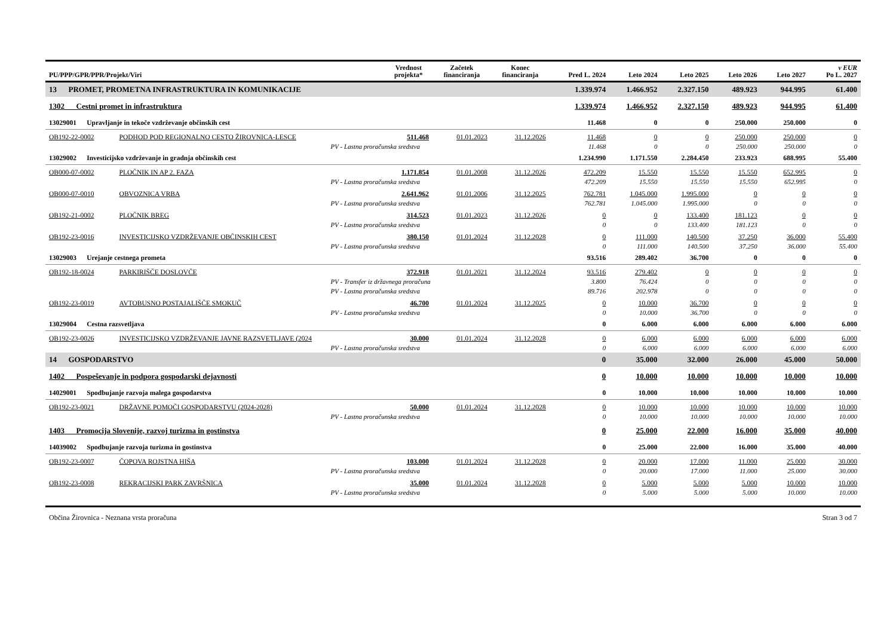| PU/PPP/GPR/PPR/Projekt/Viri | | Vrednost projekta* | Začetek financiranja | Konec financiranja | Pred L. 2024 | Leto 2024 | Leto 2025 | Leto 2026 | Leto 2027 | v EUR Po L. 2027 |
| --- | --- | --- | --- | --- | --- | --- | --- | --- | --- | --- |
| 13 PROMET, PROMETNA INFRASTRUKTURA IN KOMUNIKACIJE | | | | | 1.339.974 | 1.466.952 | 2.327.150 | 489.923 | 944.995 | 61.400 |
| 1302 Cestni promet in infrastruktura | | | | | 1.339.974 | 1.466.952 | 2.327.150 | 489.923 | 944.995 | 61.400 |
| 13029001 Upravljanje in tekoče vzdrževanje občinskih cest | | | | | 11.468 | 0 | 0 | 250.000 | 250.000 | 0 |
| OB192-22-0002 | PODHOD POD REGIONALNO CESTO ŽIROVNICA-LESCE | 511.468 | 01.01.2023 | 31.12.2026 | 11.468 | 0 | 0 | 250.000 | 250.000 | 0 |
| | PV - Lastna proračunska sredstva | | | | 11.468 | 0 | 0 | 250.000 | 250.000 | 0 |
| 13029002 Investicijsko vzdrževanje in gradnja občinskih cest | | | | | 1.234.990 | 1.171.550 | 2.284.450 | 233.923 | 688.995 | 55.400 |
| OB000-07-0002 | PLOČNIK IN AP 2. FAZA | 1.171.854 | 01.01.2008 | 31.12.2026 | 472.209 | 15.550 | 15.550 | 15.550 | 652.995 | 0 |
| | PV - Lastna proračunska sredstva | | | | 472.209 | 15.550 | 15.550 | 15.550 | 652.995 | 0 |
| OB000-07-0010 | OBVOZNICA VRBA | 2.641.962 | 01.01.2006 | 31.12.2025 | 762.781 | 1.045.000 | 1.995.000 | 0 | 0 | 0 |
| | PV - Lastna proračunska sredstva | | | | 762.781 | 1.045.000 | 1.995.000 | 0 | 0 | 0 |
| OB192-21-0002 | PLOČNIK BREG | 314.523 | 01.01.2023 | 31.12.2026 | 0 | 0 | 133.400 | 181.123 | 0 | 0 |
| | PV - Lastna proračunska sredstva | | | | 0 | 0 | 133.400 | 181.123 | 0 | 0 |
| OB192-23-0016 | INVESTICIJSKO VZDRŽEVANJE OBČINSKIH CEST | 380.150 | 01.01.2024 | 31.12.2028 | 0 | 111.000 | 140.500 | 37.250 | 36.000 | 55.400 |
| | PV - Lastna proračunska sredstva | | | | 0 | 111.000 | 140.500 | 37.250 | 36.000 | 55.400 |
| 13029003 Urejanje cestnega prometa | | | | | 93.516 | 289.402 | 36.700 | 0 | 0 | 0 |
| OB192-18-0024 | PARKIRIŠČE DOSLOVČE | 372.918 | 01.01.2021 | 31.12.2024 | 93.516 | 279.402 | 0 | 0 | 0 | 0 |
| | PV - Transfer iz državnega proračuna | | | | 3.800 | 76.424 | 0 | 0 | 0 | 0 |
| | PV - Lastna proračunska sredstva | | | | 89.716 | 202.978 | 0 | 0 | 0 | 0 |
| OB192-23-0019 | AVTOBUSNO POSTAJALIŠČE SMOKUČ | 46.700 | 01.01.2024 | 31.12.2025 | 0 | 10.000 | 36.700 | 0 | 0 | 0 |
| | PV - Lastna proračunska sredstva | | | | 0 | 10.000 | 36.700 | 0 | 0 | 0 |
| 13029004 Cestna razsvetljava | | | | | 0 | 6.000 | 6.000 | 6.000 | 6.000 | 6.000 |
| OB192-23-0026 | INVESTICIJSKO VZDRŽEVANJE JAVNE RAZSVETLJAVE (2024 | 30.000 | 01.01.2024 | 31.12.2028 | 0 | 6.000 | 6.000 | 6.000 | 6.000 | 6.000 |
| | PV - Lastna proračunska sredstva | | | | 0 | 6.000 | 6.000 | 6.000 | 6.000 | 6.000 |
| 14 GOSPODARSTVO | | | | | 0 | 35.000 | 32.000 | 26.000 | 45.000 | 50.000 |
| 1402 Pospeševanje in podpora gospodarski dejavnosti | | | | | 0 | 10.000 | 10.000 | 10.000 | 10.000 | 10.000 |
| 14029001 Spodbujanje razvoja malega gospodarstva | | | | | 0 | 10.000 | 10.000 | 10.000 | 10.000 | 10.000 |
| OB192-23-0021 | DRŽAVNE POMOČI GOSPODARSTVU (2024-2028) | 50.000 | 01.01.2024 | 31.12.2028 | 0 | 10.000 | 10.000 | 10.000 | 10.000 | 10.000 |
| | PV - Lastna proračunska sredstva | | | | 0 | 10.000 | 10.000 | 10.000 | 10.000 | 10.000 |
| 1403 Promocija Slovenije, razvoj turizma in gostinstva | | | | | 0 | 25.000 | 22.000 | 16.000 | 35.000 | 40.000 |
| 14039002 Spodbujanje razvoja turizma in gostinstva | | | | | 0 | 25.000 | 22.000 | 16.000 | 35.000 | 40.000 |
| OB192-23-0007 | ČOPOVA ROJSTNA HIŠA | 103.000 | 01.01.2024 | 31.12.2028 | 0 | 20.000 | 17.000 | 11.000 | 25.000 | 30.000 |
| | PV - Lastna proračunska sredstva | | | | 0 | 20.000 | 17.000 | 11.000 | 25.000 | 30.000 |
| OB192-23-0008 | REKRACIJSKI PARK ZAVRŠNICA | 35.000 | 01.01.2024 | 31.12.2028 | 0 | 5.000 | 5.000 | 5.000 | 10.000 | 10.000 |
| | PV - Lastna proračunska sredstva | | | | 0 | 5.000 | 5.000 | 5.000 | 10.000 | 10.000 |
Občina Žirovnica - Neznana vrsta proračuna Stran 3 od 7